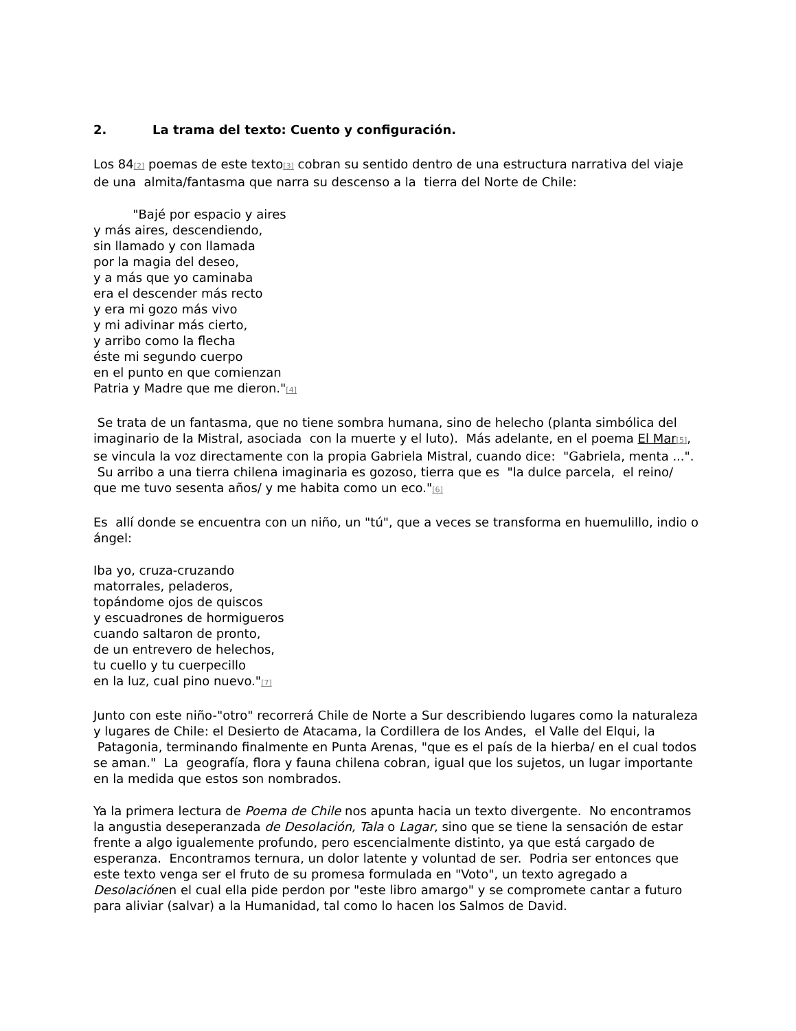2. La trama del texto: Cuento y configuración.
Los 84[2] poemas de este texto[3] cobran su sentido dentro de una estructura narrativa del viaje de una almita/fantasma que narra su descenso a la tierra del Norte de Chile:
"Bajé por espacio y aires
y más aires, descendiendo,
sin llamado y con llamada
por la magia del deseo,
y a más que yo caminaba
era el descender más recto
y era mi gozo más vivo
y mi adivinar más cierto,
y arribo como la flecha
éste mi segundo cuerpo
en el punto en que comienzan
Patria y Madre que me dieron."[4]
Se trata de un fantasma, que no tiene sombra humana, sino de helecho (planta simbólica del imaginario de la Mistral, asociada con la muerte y el luto). Más adelante, en el poema El Mar[5], se vincula la voz directamente con la propia Gabriela Mistral, cuando dice: "Gabriela, menta ...". Su arribo a una tierra chilena imaginaria es gozoso, tierra que es "la dulce parcela, el reino/ que me tuvo sesenta años/ y me habita como un eco."[6]
Es allí donde se encuentra con un niño, un "tú", que a veces se transforma en huemulillo, indio o ángel:
Iba yo, cruza-cruzando
matorrales, peladeros,
topándome ojos de quiscos
y escuadrones de hormigueros
cuando saltaron de pronto,
de un entrevero de helechos,
tu cuello y tu cuerpecillo
en la luz, cual pino nuevo."[7]
Junto con este niño-"otro" recorrerá Chile de Norte a Sur describiendo lugares como la naturaleza y lugares de Chile: el Desierto de Atacama, la Cordillera de los Andes, el Valle del Elqui, la Patagonia, terminando finalmente en Punta Arenas, "que es el país de la hierba/ en el cual todos se aman." La geografía, flora y fauna chilena cobran, igual que los sujetos, un lugar importante en la medida que estos son nombrados.
Ya la primera lectura de Poema de Chile nos apunta hacia un texto divergente. No encontramos la angustia deseperanzada de Desolación, Tala o Lagar, sino que se tiene la sensación de estar frente a algo igualemente profundo, pero escencialmente distinto, ya que está cargado de esperanza. Encontramos ternura, un dolor latente y voluntad de ser. Podria ser entonces que este texto venga ser el fruto de su promesa formulada en "Voto", un texto agregado a Desolaciónen el cual ella pide perdon por "este libro amargo" y se compromete cantar a futuro para aliviar (salvar) a la Humanidad, tal como lo hacen los Salmos de David.